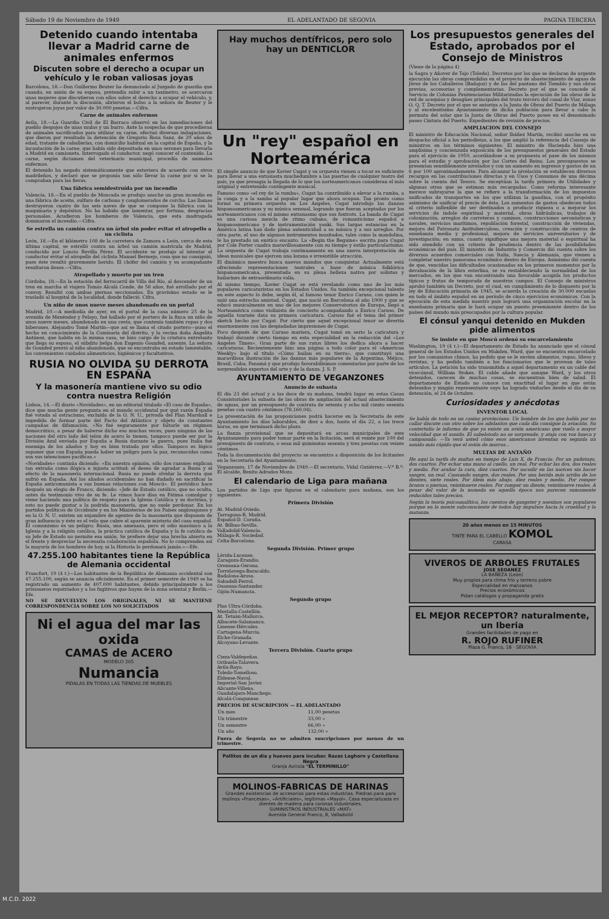Sábado 19 de Noviembre de 1949 EL ADELANTADO DE SEGOVIA PAGINA TERCERA
Detenido cuando intentaba llevar a Madrid carne de animales enfermos
Discuten sobre el derecho a ocupar un vehículo y le roban valiosas joyas
Barcelona, 18.—Don Guillermo Beuter ha denunciado al Juzgado de guardia que cuando, en unión de su esposa, pretendía subir a un taxímetro, se acercaron unas mujeres que discutieron con ellos sobre el derecho a ocupar el vehículo, y, al parecer, durante la discusión, abrieron el bolso a la señora de Beuter y le sustrajeron joyas por valor de 30.000 pesetas.—Cifra.
Carne de animales enfermos
Avila, 18.—La Guardia Civil de El Barraco observó en las inmediaciones del pueblo despojos de unas mulas y un burro. Ante la sospecha de que procedieran de animales sacrificados para utilizar su carne, efectuó diversas indagaciones, que dieron por resultado la detención de Gregorio Rosa Sanz, de 29 años de edad, tratante de caballerías, con domicilio habitual en la capital de España, y la incautación de la carne, que había sido depositada en unos serones para llevarla a Madrid en camioneta. Interrogado el conductor, negó conocer el contenido. La carne, según dictamen del veterinario municipal, procedía de animales enfermos.
El detenido ha negado sistemáticamente que estuviera de acuerdo con otros madrileños, y declaró que se proponía tan sólo llevar la carne por si se la compraban para las fieras.
Una fábrica semidestruída por un incendio
Valencia, 18.—En el pueblo de Moncada se produjo anoche un gran incendio en una fábrica de aceite, sulfuro de carbono y conglomerados de corcho. Las llamas destruyeron cuatro de las seis naves de que se compone la fábrica con la maquinaria y depósitos. No ha habido que lamentar, por fortuna, desgracias personales. Acudieron los bomberos de Valencia, que esta madrugada dominaron el incendio.—Cifra.
Se estrella un camión contra un árbol sin poder evitar el atropello a un ciclista
León, 18.—En el kilómetro 108 de la carretera de Zamora a León, cerca de esta última capital, se estrelló contra un árbol un camión matrícula de Madrid, conducido por Loncio Revilla Pérez. El accidente se produjo al intentar el conductor evitar el atropello del ciclista Manuel Bermejo, cosa que no consiguió, pues éste resultó gravemente herido. El chófer del camión y su acompañante resultaron ilesos.—Cifra.
Atropellado y muerto por un tren
Córdoba, 18.—En la estación del ferrocarril de Villa del Río, al descender de un tren en marcha el viajero Tomás Alcalá Conde, de 58 años, fué arrollado por el convoy. Resultó con ambas piernas seccionadas. En gravísimo estado se le trasladó al hospital de la localidad, donde falleció. Cifra.
Un niño de unos nueve meses abandonado en un portal
Madrid, 10.—A mediodía de ayer, en el portal de la casa número 25 de la avenida de Menéndez y Pelayo, fué hallado por el portero de la finca un niño de unos nueve meses, abandonado en una cesta, que contenía también ropas y dos biberones. Alejandro Tomé Martín—que así se llama el citado portero—puso el hecho en conocimiento de la Comisaría del distrito, y la vecina doña Angelita Antúnez, que habita en la misma casa, se hizo cargo de la criatura entretanto que llega su esposo, el súbdito belga don Eugenio Gounfed, ausente. La señora de Gounfed prestó al niño abandonado, que se encontraba en estado lamentable, los convenientes cuidados alimenticios, higiénicos y facultativos.
RUSIA NO OLVIDA SU DERROTA EN ESPAÑA
Y la masonería mantiene vivo su odio contra nuestra Religión
Lisboa, 14.—El diario «Novidades», en un editorial titulado «El caso de España», dice que mucha gente pregunta en el mundo occidental por qué razón España fué votada al ostracismo, excluída de la O. N. U., privada del Plan Marshall e impedida de formar parte del Pacto del Atlántico y objeto de constantes campañas de difamación. «No fué seguramente por faltarle un régimen democrático, a pesar de haberse dicho eso muchas veces, pues ninguna de las naciones del otro lado del telón de acero lo tienen; tampoco puede ser por la División Azul enviada por España a Rusia durante la guerra, pues Italia fué enemiga de los aliados y hoy es bien tratada por ellos. Tampoco es lógico suponer que con España pueda haber un peligro para la paz, reconocidas como son sus intenciones pacíficas.»
«Novidades» continúa diciendo: «En nuestra opinión, sólo dos razones explican tan extraña como ilógica e injusta actitud: el deseo de agradar a Rusia y el efecto de la masonería internacional. Rusia no puede olvidar la derrota que sufrió en España. Así los aliados occidentales no han dudado en sacrificar la España anticomunista a sus buenas relaciones con Moscú». El periódico hace después un elogio de Franco, diciendo: «Jefe de Estado católico, que no oculta, antes da testimonio vivo de su fe. Le vimos hace días en Fátima comulgar y viene haciendo una política de respeto para la Iglesia Católica y su doctrina, y esto no puede gustar a la podrida masonería, que no suele perdonar. En los partidos políticos de Occidente y en los Ministerios de los Países anglosajones y en la O. N. U. existen un enjambre de agentes de la masonería que disponen de gran influencia y éste es el velo que cubre el aparente misterio del caso español. El comunismo es un peligro; Rusia, una amenaza, pero el odio masónico a la Iglesia y a la religión católica, la práctica católica de España y la fe católica de su Jefe de Estado no permite esa unión. Se prefiere dejar una brecha abierta en el frente y despreciar la necesaria colaboración española. No lo comprenden así la mayoría de los hombres de hoy, ni la Historia lo perdonará jamás.»—Efe.
47.255.100 habitantes tiene la República de Alemania occidental
Francfort, 19 (4 t.)—Los habitantes de la República de Alemania occidental son 47.255.100, según se anuncia oficialmente. En el primer semestre de 1949 se ha registrado un aumento de 407.000 habitantes, debido principalmente a los prisioneros repatriados y a los fugitivos que huyen de la zona oriental y Berlín.—Efe.
NO SE DEVUELVEN LOS ORIGINALES, NI SE MANTIENE CORRESPONDENCIA SOBRE LOS NO SOLICITADOS
Ni el agua del mar las oxida
CAMAS de ACERO
MODELO 205
Numancia
PIDALAS EN TODAS LAS TIENDAS DE MUEBLES
Hay muchos dentífricos, pero solo hay un DENTICLOR
Un "rey" español en Norteamérica
El simple anuncio de que Xavier Cugat y su orquesta vienen a tocar es suficiente para llevar a una entusiasta muchedumbre a las puertas de cualquier teatro del país, ya que presagia la llegada de lo que los norteamericanos consideran el más original y entretenido contingente musical.
Famoso como «el rey de la rumba», Cugat ha contribuído a elevar a la rumba, a la conga y a la samba al popular lugar que ahora ocupan. Tan pronto como formó su primera orquesta en Los Angeles, Cugat introdujo las danzas hispanoamericanas y su música sensual, logrando que fueran aceptadas por los norteamericanos con el mismo entusiasmo que sus foxtrots. La banda de Cugat es una curiosa mezcla de ritmo cubano, de romanticismo español e hispanoamericano y de instrumentación yanki. Sus largas estancias en la América latina han dado plena autenticidad a su música y a sus arreglos. Por otra parte, el uso de algunos instrumentos inusitados, tales como la mandolina, le ha prestado un exótico encanto. La «Begin the Beguine» escrita para Cugat por Cole Porter cuadra maravillosamente con su tiempo y estilo particularísimo. La orquesta de Cugat trabaja continuamente en una nueva interpretación de ideas musicales que ejercen una lozana e irresistible atracción.
El dinámico maestro busca nuevos mundos que conquistar. Actualmente está ofreciendo representaciones teatrales a base de música folklórica hispanoamericana, presentada en su plena belleza nativa por solistas y bailarines de extraordinaria valía.
Al mismo tiempo, Xavier Cugat se está revelando como uno de los más populares caricaturistas en los Estados Unidos. Su también excepcional talento en este aspecto lo debe, según él, al famoso tenor Enrico Caruso, con quien le unió una estrecha amistad. Cugat, que nació en Barcelona el año 1900 y que se educó musicalmente en uno de los mejores Conservatorios de Europa, llegó a Norteamérica como violinista de concierto acompañando a Enrico Caruso. De aquella tournée data su primera caricatura. Caruso fué el tema del primer sketch hecho por Cugat. Por cierto que aquel excepcional tenor se divertía enormemente con las despiadadas impresiones de Cugat.
Poco después de que Caruso muriera, Cugat tomó en serio la caricatura y trabajó durante cierto tiempo en esta especialidad en la redacción del «Los Angeles Times». Gran parte de sus ratos libres los dedica ahora a hacer caricaturas. Recientemente hizo una página a todo color para el «American Weekly» bajo el título «Cómo bailan en su tierra», que constituyó una maravillosa ilustración de las danzas más populares de la Argentina, Méjico, Brasil, Cuba, Panamá y que produjo favorabilísimos comentarios por parte de los sorprendidos expertos del arte y de la danza. J. S. P.
AYUNTAMIENTO DE VEGANZONES
Anuncio de subasta
El día 23 del actual y a las doce de su mañana, tendrá lugar en estas Casas Consistoriales la subasta de las obras de ampliación del actual abastecimiento de aguas, por un presupuesto de contrata de setenta y ocho mil ciento sesenta pesetas con cuatro céntimos (78.160,04).
La presentación de las proposiciones podrá hacerse en la Secretaría de este Ayuntamiento los días laborables, de diez a dos, hasta el día 22, a las trece horas, en que terminará dicho plazo.
La fianza provisional que se depositará en arcas municipales de este Ayuntamiento para poder tomar parte en la licitación, será el veinte por 100 del presupuesto de contrata, o sean mil quinientas sesenta y tres pesetas con veinte céntimos.
Toda la documentación del proyecto se encuentra a disposición de los licitantes en la Secretaría del Ayuntamiento.
Veganzones, 17 de Noviembre de 1949.—El secretario, Vidal Gutiérrez.—V.º B.º: El alcalde, Benito Adrados Mozo.
El calendario de Liga para mañana
Los partidos de Liga que figuran en el calendario para mañana, son los siguientes:
Primera División
At. Madrid-Oviedo.
Tarragona-R. Madrid.
Español-D. Coruña.
At. Bilbao-Sevilla.
Valladolid-Valencia.
Málaga-R. Sociedad.
Celta-Barcelona.
Segunda División. Primer grupo
Lérida-Lucense.
Zaragoza-Erandio.
Orensana-Gerona.
Torrelavega-Baracaldo.
Badalona-Arosa.
Sabadell-Ferrol.
Osasuna-Santander.
Gijón-Numancia.
Segundo grupo
Plus Ultra-Córdoba.
Mestalla-Castellón.
At. Tetuán-Mallorca.
Albacete-Salamanca.
Linense-Hércules.
Cartagena-Murcia.
Elche-Granada.
Alcoyano-Levante.
Tercera División. Cuarto grupo
Cieza-Valdepeñas.
Orihuela-Talavera.
Avila-Rayo.
Toledo-Tomelloso.
Eldense-Naval.
Imperial-San Javier.
Alicante-Villena.
Guadalajara-Manchego.
Alcalá-Conquense.
PRECIOS DE SUSCRIPCION — EL ADELANTADO
| Un mes | 11,00 pesetas |
| Un trimestre | 33,00 » |
| Un semestre | 66,00 » |
| Un año | 132,00 » |
Fuera de Segovia no se admiten suscripciones por menos de un trimestre.
Pollitos de un día y huevos para incubar. Razas Leghorn y Castellana Negra
Granja Avícola "EL TERMINILLO"
MOLINOS-FABRICAS DE HARINAS
Grandes existencias de accesorios para estas industrias. Piedras para para molinos «Francesas», «Artificiales», legítimas «Mayol». Casa especializada en dientes de madera para coronas industriales.
SUMINISTROS INDUSTRIALES «MAT»
Avenida General Franco, 8, Valladolid
Los presupuestos generales del Estado, aprobados por el Consejo de Ministros
(Viene de la página 4)
la Sagra y Añover de Tajo (Toledo). Decretos por los que se declaran de urgente ejecución las obras comprendidas en el proyecto de abastecimiento de aguas de Jerez de los Caballeros (Badajoz) y de las del pantano del Tiemblo y sus obras previas, accesorias y complementarias. Decreto por el que se concede al Servicio de Colonias Penitenciarias Militarizadas la ejecución de las obras de la red de acequias y desagües principales del trozo tercero del canal de Viar, zonas O, Q, T. Decreto por el que se autoriza a la Junta de Obras del Puerto de Málaga y al excelentísimo Ayuntamiento de dicha población para llevar a cabo la permuta del solar que la Junta de Obras del Puerto posee en el denominado paseo Cintura del Puerto. Expedientes de revisión de precios.
AMPLIACION DEL CONSEJO
El ministro de Educación Nacional, señor Ibáñez Martín, recibió anoche en su despacho oficial a los periodistas, a los que amplió la referencia del Consejo de ministros en los términos siguientes: El ministro de Hacienda hizo una amplísima y concienzuda exposición de los presupuestos generales del Estado para el ejercicio de 1950, acordándose a su propuesta el pase de los mismos para el estudio y aprobación por las Cortes del Reino. Los presupuestos se presentan sensiblemente nivelados y con un aumento en ingresos y gastos de un 6 por 100 aproximadamente. Para alcanzar la nivelación se establecen diversos recargos en las contribuciones directas y en Usos y Consumos de una décima sobre la cuenta del Tesoro. Se exceptúan la tarifa primera de Utilidades y algunas otras que se estiman más recargadas. Como reforma interesante merece subrayarse la que se refiere a la transformación de los impuestos unificados de transportes en los que utilizan la gasolina, con el propósito asimismo de unificar el precio de ésta. Los aumentos de gastos obedecen todos al criterio inflexible de ser destinados a producir riqueza o a mejorar los servicios de índole espiritual y material, obras hidráulicas, trabajos de colonización, arreglos de carreteras y caminos, construcciones aeronáuticas y navales, servicios marítimos, repoblación forestal, construcción de viviendas, mejora del Patronato Antituberculoso, creación y construcción de centros de enseñanza media y profesional, mejora de servicios universitarios y de investigación; en suma, cuanto signifique una mejora material o espiritual ha sido atendido con un criterio de prudencia dentro de las posibilidades económicas del país. El ministro de Industria y Comercio dió cuenta sobre los diversos acuerdos comerciales con Italia, Suecia y Alemania, que vienen a completar nuestro panorama económico dentro de Europa. Asimismo dió cuenta de que, vencidas las dificultades ocasionadas en los primeros momentos por la devaluación de la libra esterlina, se va restableciendo la normalidad de los mercados, en los que van encontrando una favorable acogida los productos típicos y frutas de temporada de nuestros campos. El Consejo de ministros aprobó también un Decreto, por el cual, en cumplimiento de lo dispuesto por la ley de Educación primaria de 1945, se acuerda la creación de 30.000 escuelas en todo el ámbito español en un período de cinco ejercicios económicos. Con la ejecución de esta medida nuestro país logrará una organización escolar en la enseñanza primaria que le hará ocupar un puesto preeminente dentro de los países del mundo más preocupados por la cultura popular.
El cónsul yanqui detenido en Mukden pide alimentos
Se insiste en que Moscú ordenó su encarcelamiento
Washington, 19 (4 t.)—El departamento de Estado ha anunciado que el cónsul general de los Estados Unidos en Mukden, Ward, que se encuentra encarcelado por los comunistas chinos, ha pedido que se le envíen alimentos, ropas, libros y revistas, y ha pedido también a los funcionarios que le provean de tales artículos. La petición ha sido transmitida a aquel departamento en un cable del vicecónsul, William Stokes. El cable añade que aunque Ward, y los otros detenidos, carecen de muchas cosas, se encuentran bien de salud. El departamento de Estado no conoce con exactitud el lugar en que están detenidos y ningún representante suyo ha logrado visitarles desde el día de su detención, el 24 de Octubre.
Curiosidades y anécdotas
INVENTOR LOCAL
Se habla de todo en un casino provinciano. Un hombre de los que habla por no callar discute con otro sobre los adelantos que cada día consigue la aviación. Su contertulio le informa de que ya existe un avión americano que vuela a mayor velocidad que el sonido. El sabelotodo no se sorprende, y ataja con voz hueca y campanuda: —Ya verá usted cómo esos americanos inventan en seguida un sonido más rápido que el avión de marras...
MULTAS DE ANTAÑO
He aquí la tarifa de multas en tiempo de Luis X, de Francia: Por un puñetazo, dos cuartos. Por echar una mano al cuello, un real. Por echar las dos, dos reales y medio. Por arañar la cara, diez cuartos. Por sacudir en las narices sin hacer sangre, un real. Causando sangre, dos reales. Por una herida más arriba de los dientes, siete reales. Por ídem más abajo, diez reales y medio. Por romper brazos o piernas, veintinueve reales. Por romper un diente, veintinueve reales. A pesar del valor de la moneda en aquella época nos parecen sumamente reducidos tales precios.
Según la teoría psicoanalítica, los cuentos de gangster y asesinos son populares porque en la mente subconsciente de todos hay impulsos hacia la crueldad y la matanza.
20 años menos en 15 MINUTOS
TINTE PARA EL CABELLO KOMOL
CARASA
VIVEROS DE ARBOLES FRUTALES
JOSE SEOANEZ
LA BAÑEZA (León)
Muy propios para clima frío y terreno pobre
Especialidad en manzanos
Precios económicos
Pidan catálogos y propaganda gratis
EL MEJOR RECEPTOR? naturalmente, un Iberia
Grandes facilidades de pago en
R. ROJO RUFINER
Plaza G. Franco, 18 · SEGOVIA
M.C.D. 2022